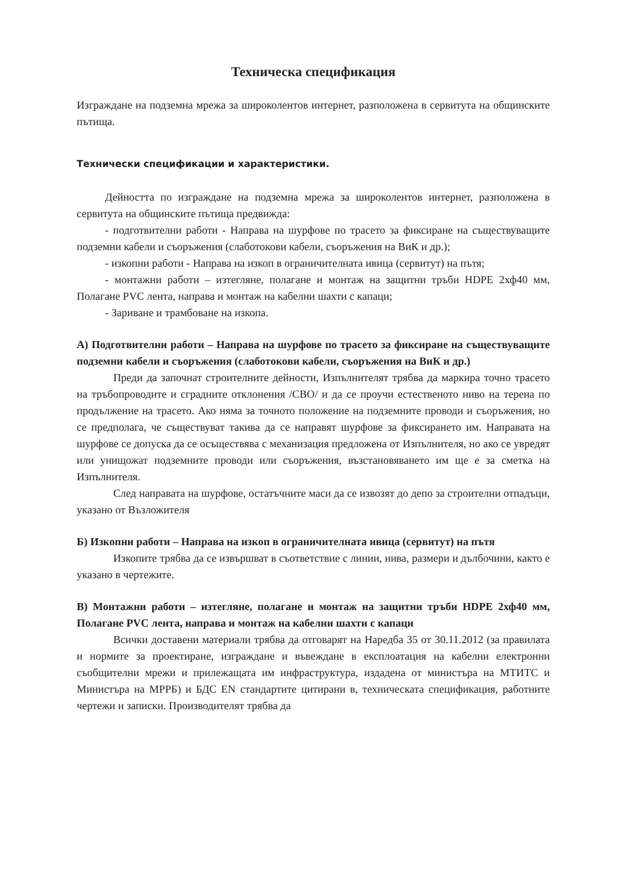Техническа спецификация
Изграждане на подземна мрежа за широколентов интернет, разположена в сервитута на общинските пътища.
Технически спецификации и характеристики.
Дейността по изграждане на подземна мрежа за широколентов интернет, разположена в сервитута на общинските пътища предвижда:
- подготвителни работи - Направа на шурфове по трасето за фиксиране на съществуващите подземни кабели и съоръжения (слаботокови кабели, съоръжения на ВиК и др.);
- изкопни работи - Направа на изкоп в ограничителната ивица (сервитут) на пътя;
- монтажни работи – изтегляне, полагане и монтаж на защитни тръби HDPE 2хф40 мм, Полагане PVC лента, направа и монтаж на кабелни шахти с капаци;
- Зариване и трамбоване на изкопа.
А) Подготвителни работи – Направа на шурфове по трасето за фиксиране на съществуващите подземни кабели и съоръжения (слаботокови кабели, съоръжения на ВиК и др.)
Преди да започнат строителните дейности, Изпълнителят трябва да маркира точно трасето на тръбопроводите и сградните отклонения /СВО/ и да се проучи естественото ниво на терена по продължение на трасето. Ако няма за точното положение на подземните проводи и съоръжения, но се предполага, че съществуват такива да се направят шурфове за фиксирането им. Направата на шурфове се допуска да се осъществява с механизация предложена от Изпълнителя, но ако се увредят или унищожат подземните проводи или съоръжения, възстановяването им ще е за сметка на Изпълнителя.
След направата на шурфове, остатъчните маси да се извозят до депо за строителни отпадъци, указано от Възложителя
Б) Изкопни работи – Направа на изкоп в ограничителната ивица (сервитут) на пътя
Изкопите трябва да се извършват в съответствие с линии, нива, размери и дълбочини, както е указано в чертежите.
В) Монтажни работи – изтегляне, полагане и монтаж на защитни тръби HDPE 2хф40 мм, Полагане PVC лента, направа и монтаж на кабелни шахти с капаци
Всички доставени материали трябва да отговарят на Наредба 35 от 30.11.2012 (за правилата и нормите за проектиране, изграждане и въвеждане в експлоатация на кабелни електронни съобщителни мрежи и прилежащата им инфраструктура, издадена от министъра на МТИТС и Министъра на МРРБ) и БДС EN стандартите цитирани в, техническата спецификация, работните чертежи и записки. Производителят трябва да